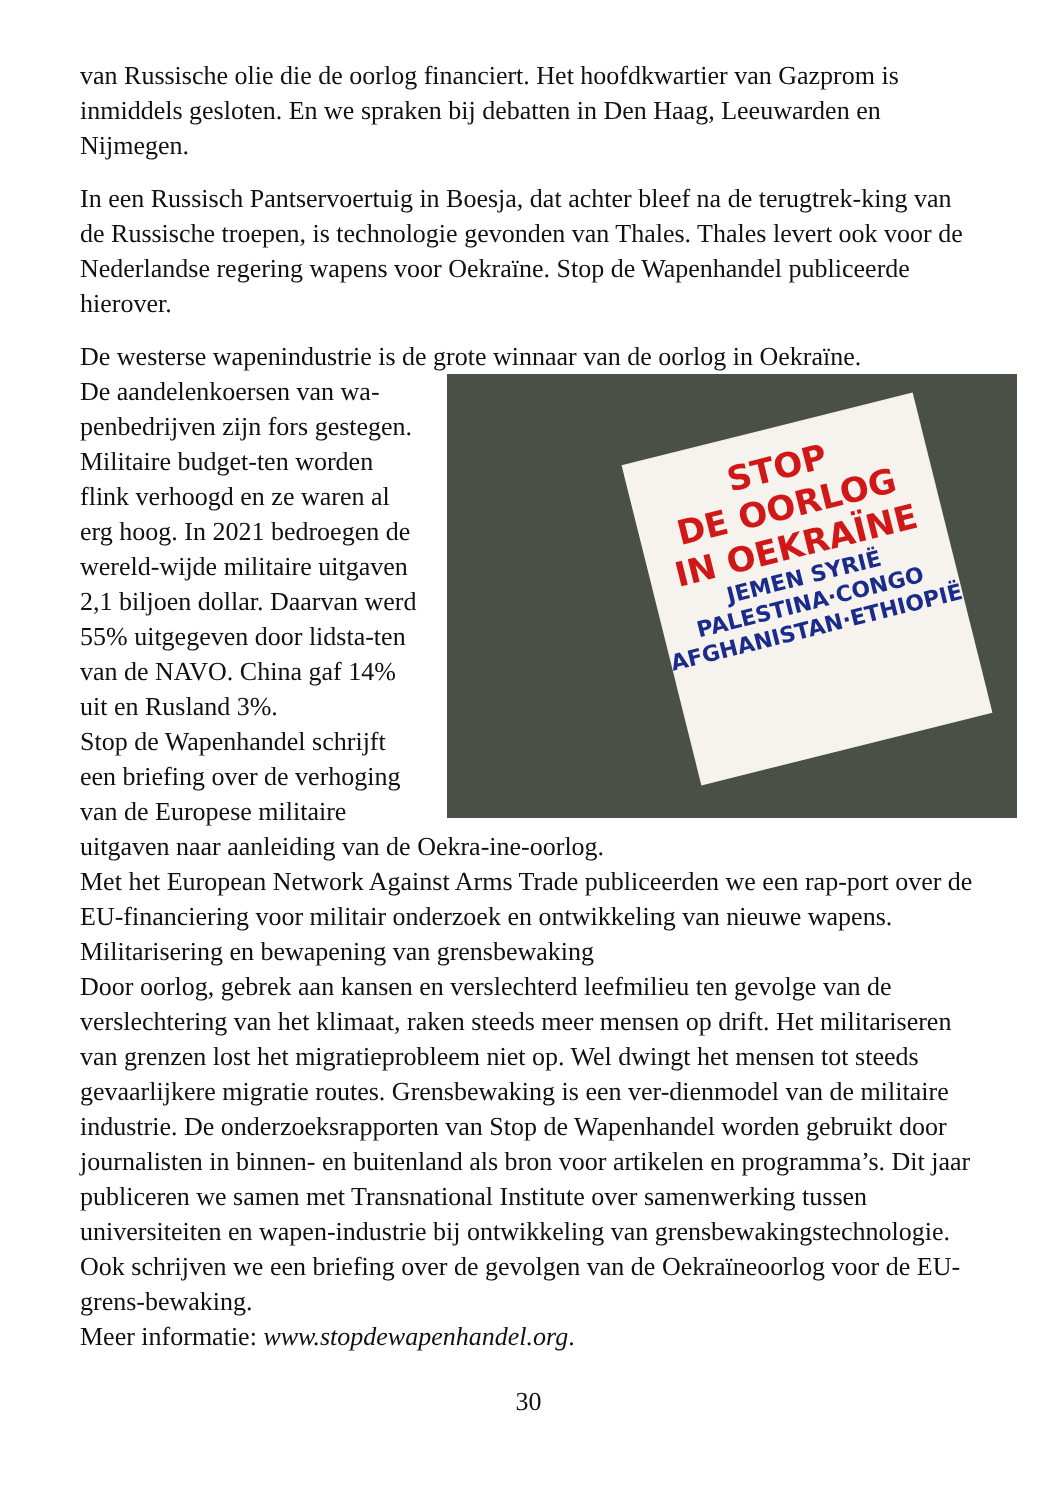van Russische olie die de oorlog financiert. Het hoofdkwartier van Gazprom is inmiddels gesloten. En we spraken bij debatten in Den Haag, Leeuwarden en Nijmegen.
In een Russisch Pantservoertuig in Boesja, dat achter bleef na de terugtrek-king van de Russische troepen, is technologie gevonden van Thales. Thales levert ook voor de Nederlandse regering wapens voor Oekraïne. Stop de Wapenhandel publiceerde hierover.
De westerse wapenindustrie is de grote winnaar van de oorlog in Oekraïne.
STOP
DE OORLOG
IN OEKRAÏNE
JEMEN SYRIË
PALESTINA·CONGO
AFGHANISTAN·ETHIOPIË
De aandelenkoersen van wa-penbedrijven zijn fors gestegen. Militaire budget-ten worden flink verhoogd en ze waren al erg hoog. In 2021 bedroegen de wereld-wijde militaire uitgaven 2,1 biljoen dollar. Daarvan werd 55% uitgegeven door lidsta-ten van de NAVO. China gaf 14% uit en Rusland 3%.
Stop de Wapenhandel schrijft een briefing over de verhoging van de Europese militaire uitgaven naar aanleiding van de Oekra-ine-oorlog.
Met het European Network Against Arms Trade publiceerden we een rap-port over de EU-financiering voor militair onderzoek en ontwikkeling van nieuwe wapens.
Militarisering en bewapening van grensbewaking
Door oorlog, gebrek aan kansen en verslechterd leefmilieu ten gevolge van de verslechtering van het klimaat, raken steeds meer mensen op drift. Het militariseren van grenzen lost het migratieprobleem niet op. Wel dwingt het mensen tot steeds gevaarlijkere migratie routes. Grensbewaking is een ver-dienmodel van de militaire industrie. De onderzoeksrapporten van Stop de Wapenhandel worden gebruikt door journalisten in binnen- en buitenland als bron voor artikelen en programma’s. Dit jaar publiceren we samen met Transnational Institute over samenwerking tussen universiteiten en wapen-industrie bij ontwikkeling van grensbewakingstechnologie. Ook schrijven we een briefing over de gevolgen van de Oekraïneoorlog voor de EU-grens-bewaking.
Meer informatie: www.stopdewapenhandel.org.
30